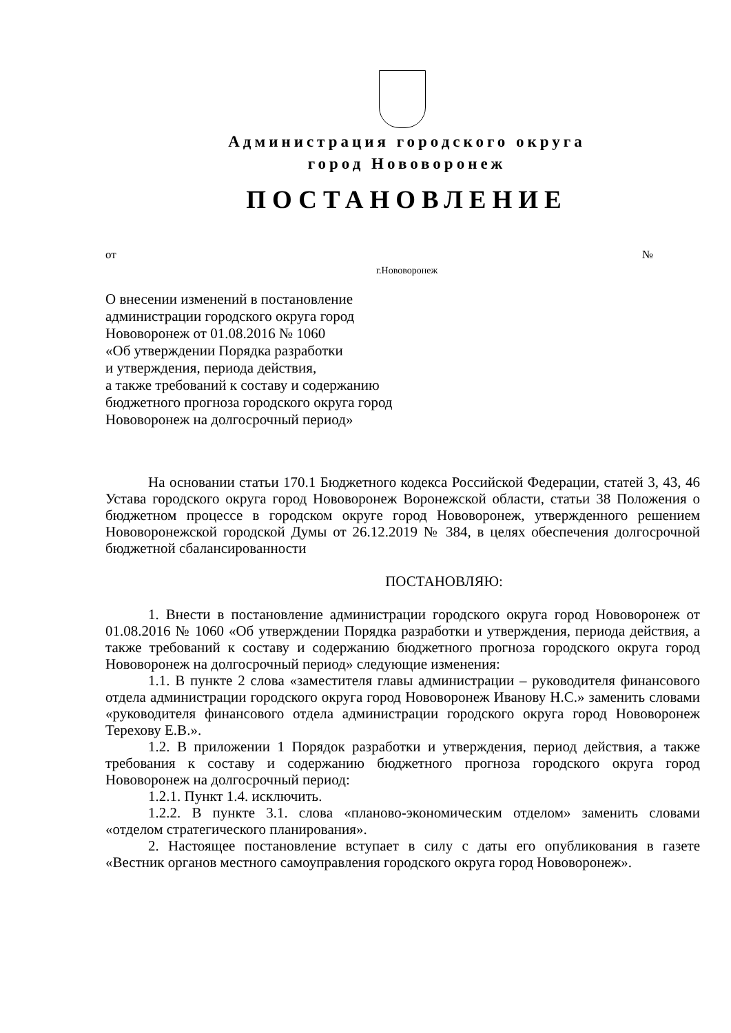Администрация городского округа
город Нововоронеж
ПОСТАНОВЛЕНИЕ
от №
г.Нововоронеж
О внесении изменений в постановление
администрации городского округа город
Нововоронеж от 01.08.2016 № 1060
«Об утверждении Порядка разработки
и утверждения, периода действия,
а также требований к составу и содержанию
бюджетного прогноза городского округа город
Нововоронеж на долгосрочный период»
На основании статьи 170.1 Бюджетного кодекса Российской Федерации, статей 3, 43, 46 Устава городского округа город Нововоронеж Воронежской области, статьи 38 Положения о бюджетном процессе в городском округе город Нововоронеж, утвержденного решением Нововоронежской городской Думы от 26.12.2019 № 384, в целях обеспечения долгосрочной бюджетной сбалансированности
ПОСТАНОВЛЯЮ:
1. Внести в постановление администрации городского округа город Нововоронеж от 01.08.2016 № 1060 «Об утверждении Порядка разработки и утверждения, периода действия, а также требований к составу и содержанию бюджетного прогноза городского округа город Нововоронеж на долгосрочный период» следующие изменения:
1.1. В пункте 2 слова «заместителя главы администрации – руководителя финансового отдела администрации городского округа город Нововоронеж Иванову Н.С.» заменить словами «руководителя финансового отдела администрации городского округа город Нововоронеж Терехову Е.В.».
1.2. В приложении 1 Порядок разработки и утверждения, период действия, а также требования к составу и содержанию бюджетного прогноза городского округа город Нововоронеж на долгосрочный период:
1.2.1. Пункт 1.4. исключить.
1.2.2. В пункте 3.1. слова «планово-экономическим отделом» заменить словами «отделом стратегического планирования».
2. Настоящее постановление вступает в силу с даты его опубликования в газете «Вестник органов местного самоуправления городского округа город Нововоронеж».